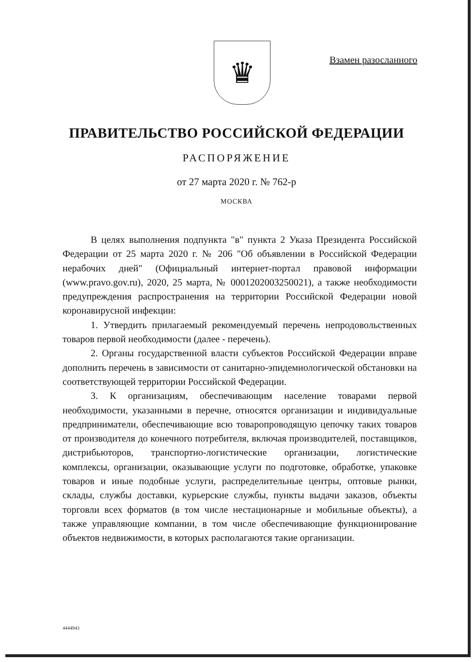♛ Взамен разосланного
ПРАВИТЕЛЬСТВО РОССИЙСКОЙ ФЕДЕРАЦИИ
РАСПОРЯЖЕНИЕ
от 27 марта 2020 г. № 762-р
МОСКВА
В целях выполнения подпункта "в" пункта 2 Указа Президента Российской Федерации от 25 марта 2020 г. № 206 "Об объявлении в Российской Федерации нерабочих дней" (Официальный интернет-портал правовой информации (www.pravo.gov.ru), 2020, 25 марта, № 0001202003250021), а также необходимости предупреждения распространения на территории Российской Федерации новой коронавирусной инфекции:
1. Утвердить прилагаемый рекомендуемый перечень непродовольственных товаров первой необходимости (далее - перечень).
2. Органы государственной власти субъектов Российской Федерации вправе дополнить перечень в зависимости от санитарно-эпидемиологической обстановки на соответствующей территории Российской Федерации.
3. К организациям, обеспечивающим население товарами первой необходимости, указанными в перечне, относятся организации и индивидуальные предприниматели, обеспечивающие всю товаропроводящую цепочку таких товаров от производителя до конечного потребителя, включая производителей, поставщиков, дистрибьюторов, транспортно-логистические организации, логистические комплексы, организации, оказывающие услуги по подготовке, обработке, упаковке товаров и иные подобные услуги, распределительные центры, оптовые рынки, склады, службы доставки, курьерские службы, пункты выдачи заказов, объекты торговли всех форматов (в том числе нестационарные и мобильные объекты), а также управляющие компании, в том числе обеспечивающие функционирование объектов недвижимости, в которых располагаются такие организации.
4444943